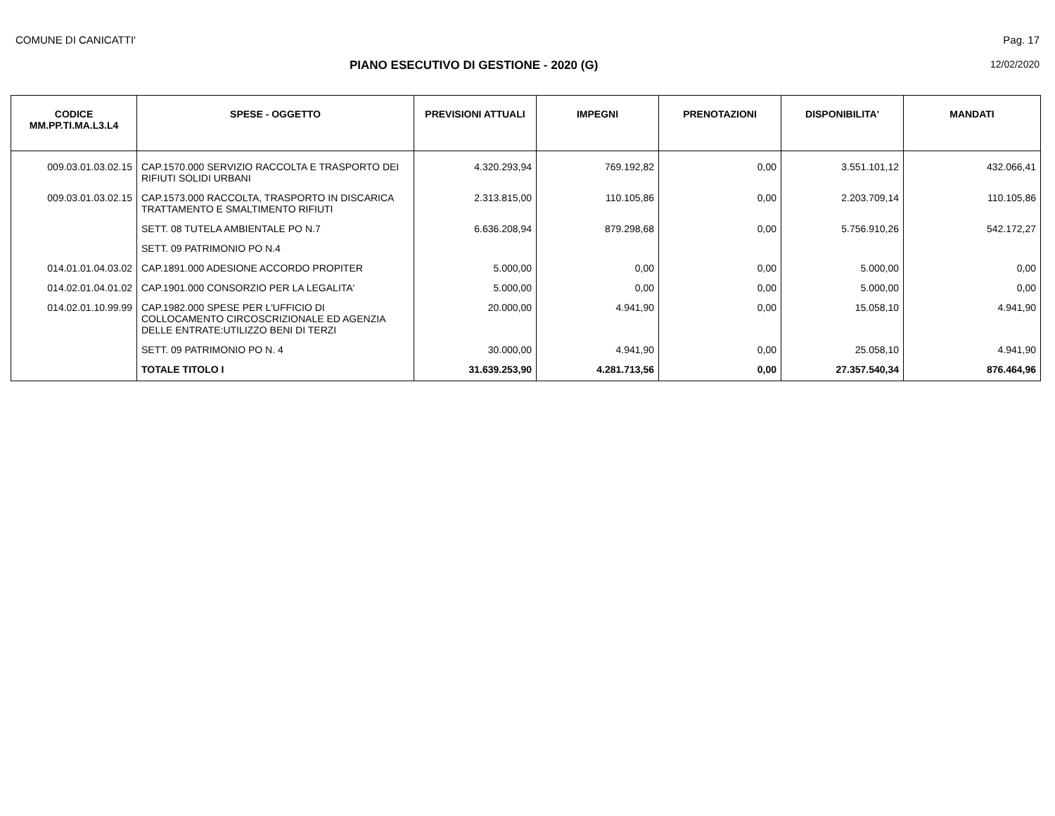COMUNE DI CANICATTI' Pag. 17
PIANO ESECUTIVO DI GESTIONE - 2020 (G) 12/02/2020
| CODICE MM.PP.TI.MA.L3.L4 | SPESE - OGGETTO | PREVISIONI ATTUALI | IMPEGNI | PRENOTAZIONI | DISPONIBILITA' | MANDATI |
| --- | --- | --- | --- | --- | --- | --- |
| 009.03.01.03.02.15 | CAP.1570.000 SERVIZIO RACCOLTA E TRASPORTO DEI RIFIUTI SOLIDI URBANI | 4.320.293,94 | 769.192,82 | 0,00 | 3.551.101,12 | 432.066,41 |
| 009.03.01.03.02.15 | CAP.1573.000 RACCOLTA, TRASPORTO IN DISCARICA TRATTAMENTO E SMALTIMENTO RIFIUTI | 2.313.815,00 | 110.105,86 | 0,00 | 2.203.709,14 | 110.105,86 |
| | SETT. 08 TUTELA AMBIENTALE PO N.7 | 6.636.208,94 | 879.298,68 | 0,00 | 5.756.910,26 | 542.172,27 |
| | SETT. 09 PATRIMONIO PO N.4 | | | | | |
| 014.01.01.04.03.02 | CAP.1891.000 ADESIONE ACCORDO PROPITER | 5.000,00 | 0,00 | 0,00 | 5.000,00 | 0,00 |
| 014.02.01.04.01.02 | CAP.1901.000 CONSORZIO PER LA LEGALITA' | 5.000,00 | 0,00 | 0,00 | 5.000,00 | 0,00 |
| 014.02.01.10.99.99 | CAP.1982.000 SPESE PER L'UFFICIO DI COLLOCAMENTO CIRCOSCRIZIONALE ED AGENZIA DELLE ENTRATE:UTILIZZO BENI DI TERZI | 20.000,00 | 4.941,90 | 0,00 | 15.058,10 | 4.941,90 |
| | SETT. 09 PATRIMONIO PO N. 4 | 30.000,00 | 4.941,90 | 0,00 | 25.058,10 | 4.941,90 |
| | TOTALE TITOLO I | 31.639.253,90 | 4.281.713,56 | 0,00 | 27.357.540,34 | 876.464,96 |